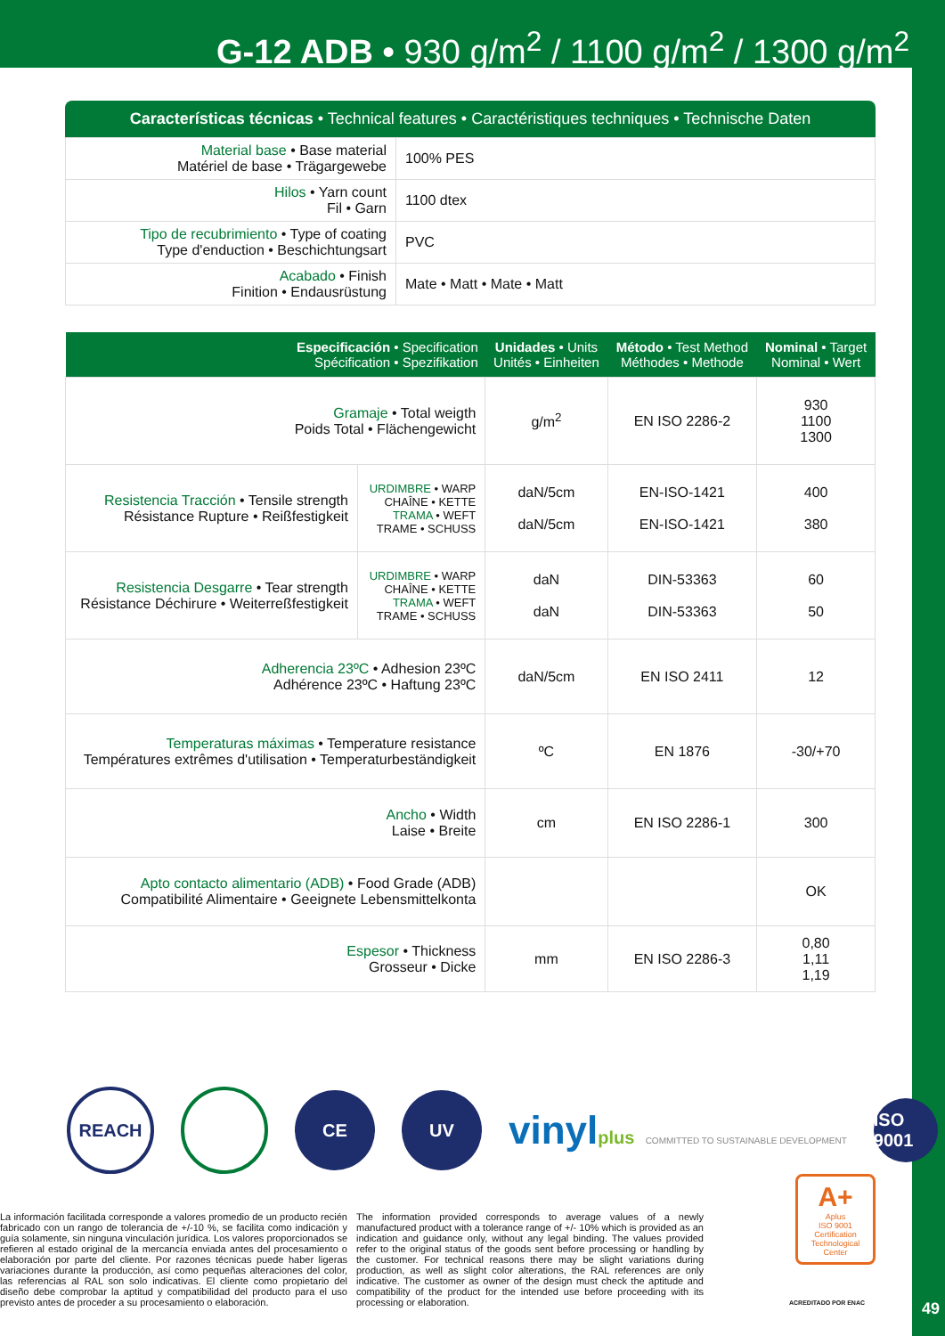G-12 ADB • 930 g/m<sup>2</sup> / 1100 g/m<sup>2</sup> / 1300 g/m<sup>2</sup>
Características técnicas • Technical features • Caractéristiques techniques • Technische Daten
| Material base • Base material Matériel de base • Trägargewebe | 100% PES |
| Hilos • Yarn count Fil • Garn | 1100 dtex |
| Tipo de recubrimiento • Type of coating Type d'enduction • Beschichtungsart | PVC |
| Acabado • Finish Finition • Endausrüstung | Mate • Matt • Mate • Matt |
| Especificación • Specification Spécification • Spezifikation | | Unidades • Units Unités • Einheiten | Método • Test Method Méthodes • Methode | Nominal • Target Nominal • Wert |
| --- | --- | --- | --- | --- |
| Gramaje • Total weigth Poids Total • Flächengewicht | | g/m<sup>2</sup> | EN ISO 2286-2 | 930 1100 1300 |
| Resistencia Tracción • Tensile strength Résistance Rupture • Reißfestigkeit | URDIMBRE • WARP CHAÎNE • KETTE TRAMA • WEFT TRAME • SCHUSS | daN/5cm daN/5cm | EN-ISO-1421 EN-ISO-1421 | 400 380 |
| Resistencia Desgarre • Tear strength Résistance Déchirure • Weiterreßfestigkeit | URDIMBRE • WARP CHAÎNE • KETTE TRAMA • WEFT TRAME • SCHUSS | daN daN | DIN-53363 DIN-53363 | 60 50 |
| Adherencia 23ºC • Adhesion 23ºC Adhérence 23ºC • Haftung 23ºC | | daN/5cm | EN ISO 2411 | 12 |
| Temperaturas máximas • Temperature resistance Températures extrêmes d'utilisation • Temperaturbeständigkeit | | ºC | EN 1876 | -30/+70 |
| Ancho • Width Laise • Breite | | cm | EN ISO 2286-1 | 300 |
| Apto contacto alimentario (ADB) • Food Grade (ADB) Compatibilité Alimentaire • Geeignete Lebensmittelkonta | | | | OK |
| Espesor • Thickness Grosseur • Dicke | | mm | EN ISO 2286-3 | 0,80 1,11 1,19 |
REACH CE UV
vinylplus COMMITTED TO SUSTAINABLE DEVELOPMENT
ISO 9001
A+
Aplus
ISO 9001
Certification Technological Center
ACREDITADO POR ENAC
La información facilitada corresponde a valores promedio de un producto recién fabricado con un rango de tolerancia de +/-10 %, se facilita como indicación y guía solamente, sin ninguna vinculación jurídica. Los valores proporcionados se refieren al estado original de la mercancía enviada antes del procesamiento o elaboración por parte del cliente. Por razones técnicas puede haber ligeras variaciones durante la producción, así como pequeñas alteraciones del color, las referencias al RAL son solo indicativas. El cliente como propietario del diseño debe comprobar la aptitud y compatibilidad del producto para el uso previsto antes de proceder a su procesamiento o elaboración.
The information provided corresponds to average values of a newly manufactured product with a tolerance range of +/- 10% which is provided as an indication and guidance only, without any legal binding. The values provided refer to the original status of the goods sent before processing or handling by the customer. For technical reasons there may be slight variations during production, as well as slight color alterations, the RAL references are only indicative. The customer as owner of the design must check the aptitude and compatibility of the product for the intended use before proceeding with its processing or elaboration.
49